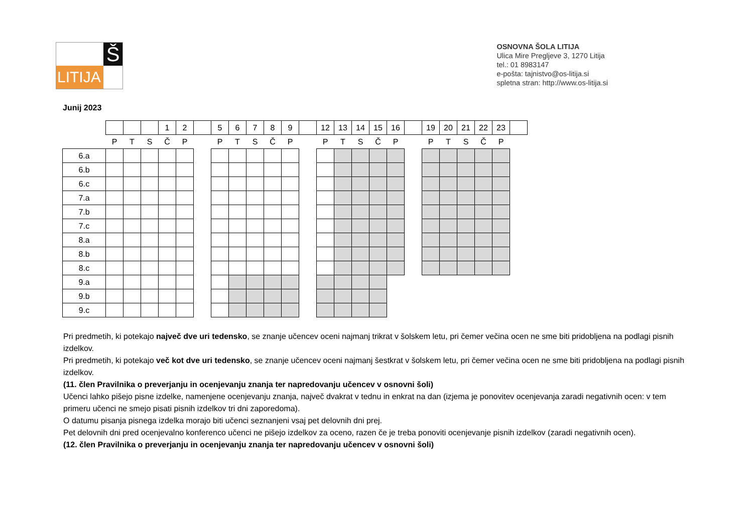LITIJA
Š
OSNOVNA ŠOLA LITIJA
Ulica Mire Pregljeve 3, 1270 Litija
tel.: 01 8983147
e-pošta: tajnistvo@os-litija.si
spletna stran: http://www.os-litija.si
Junij 2023
| | | | | 1 | 2 | | 5 | 6 | 7 | 8 | 9 | | 12 | 13 | 14 | 15 | 16 | | 19 | 20 | 21 | 22 | 23 | |
| | P | T | S | Č | P | | P | T | S | Č | P | | P | T | S | Č | P | | P | T | S | Č | P | |
| 6.a | | | | | | | | | | | | | | | | | | | | | | | | |
| 6.b | | | | | | | | | | | | | | | | | | | | | | | | |
| 6.c | | | | | | | | | | | | | | | | | | | | | | | | |
| 7.a | | | | | | | | | | | | | | | | | | | | | | | | |
| 7.b | | | | | | | | | | | | | | | | | | | | | | | | |
| 7.c | | | | | | | | | | | | | | | | | | | | | | | | |
| 8.a | | | | | | | | | | | | | | | | | | | | | | | | |
| 8.b | | | | | | | | | | | | | | | | | | | | | | | | |
| 8.c | | | | | | | | | | | | | | | | | | | | | | | | |
| 9.a | | | | | | | | | | | | | | | | | | | | | | | | |
| 9.b | | | | | | | | | | | | | | | | | | | | | | | | |
| 9.c | | | | | | | | | | | | | | | | | | | | | | | | |
Pri predmetih, ki potekajo največ dve uri tedensko, se znanje učencev oceni najmanj trikrat v šolskem letu, pri čemer večina ocen ne sme biti pridobljena na podlagi pisnih izdelkov.
Pri predmetih, ki potekajo več kot dve uri tedensko, se znanje učencev oceni najmanj šestkrat v šolskem letu, pri čemer večina ocen ne sme biti pridobljena na podlagi pisnih izdelkov.
(11. člen Pravilnika o preverjanju in ocenjevanju znanja ter napredovanju učencev v osnovni šoli)
Učenci lahko pišejo pisne izdelke, namenjene ocenjevanju znanja, največ dvakrat v tednu in enkrat na dan (izjema je ponovitev ocenjevanja zaradi negativnih ocen: v tem primeru učenci ne smejo pisati pisnih izdelkov tri dni zaporedoma).
O datumu pisanja pisnega izdelka morajo biti učenci seznanjeni vsaj pet delovnih dni prej.
Pet delovnih dni pred ocenjevalno konferenco učenci ne pišejo izdelkov za oceno, razen če je treba ponoviti ocenjevanje pisnih izdelkov (zaradi negativnih ocen).
(12. člen Pravilnika o preverjanju in ocenjevanju znanja ter napredovanju učencev v osnovni šoli)